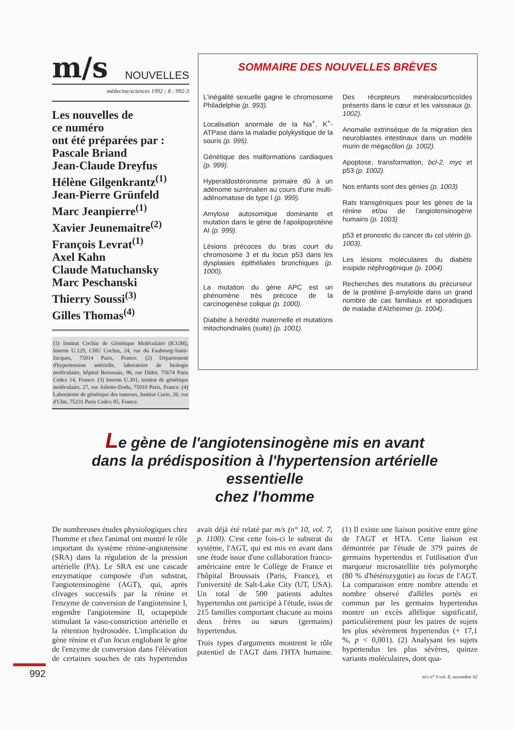m/s NOUVELLES
médecine/sciences 1992 ; 8 : 992-3
Les nouvelles de
ce numéro
ont été préparées par :
Pascale Briand
Jean-Claude Dreyfus
Hélène Gilgenkrantz<sup>(1)</sup>
Jean-Pierre Grünfeld
Marc Jeanpierre<sup>(1)</sup>
Xavier Jeunemaitre<sup>(2)</sup>
François Levrat<sup>(1)</sup>
Axel Kahn
Claude Matuchansky
Marc Peschanski
Thierry Soussi<sup>(3)</sup>
Gilles Thomas<sup>(4)</sup>
(1) Institut Cochin de Génétique Moléculaire (ICGM), Inserm U.129, CHU Cochin, 24, rue du Faubourg-Saint-Jacques, 75014 Paris, France. (2) Département d'hypertension artérielle, laboratoire de biologie moléculaire, hôpital Broussais, 96, rue Didot, 75674 Paris Cedex 14, France. (3) Inserm U.301, institut de génétique moléculaire, 27, rue Juliette-Dodu, 75010 Paris, France. (4) Laboratoire de génétique des tumeurs, Institut Curie, 26, rue d'Ulm, 75231 Paris Cedex 05, France.
SOMMAIRE DES NOUVELLES BRÈVES
L'inégalité sexuelle gagne le chromosome Philadelphie (p. 993).
Localisation anormale de la Na<sup>+</sup>, K<sup>+</sup>-ATPase dans la maladie polykystique de la souris (p. 995).
Génétique des malformations cardiaques (p. 999).
Hyperaldostéronisme primaire dû à un adénome surrénalien au cours d'une multi-adénomatose de type I (p. 999).
Amylose autosomique dominante et mutation dans le gène de l'apolipoprotéine AI (p. 999).
Lésions précoces du bras court du chromosome 3 et du locus p53 dans les dysplasies épithéliales bronchiques (p. 1000).
La mutation du gène APC est un phénomène très précoce de la carcinogenèse colique (p. 1000).
Diabète à hérédité maternelle et mutations mitochondriales (suite) (p. 1001).
Des récepteurs minéralocorticoïdes présents dans le cœur et les vaisseaux (p. 1002).
Anomalie extrinsèque de la migration des neuroblastes intestinaux dans un modèle murin de mégacôlon (p. 1002).
Apoptose, transformation, bcl-2, myc et p53 (p. 1002).
Nos enfants sont des génies (p. 1003)
Rats transgéniques pour les gènes de la rénine et/ou de l'angiotensinogène humains (p. 1003)
p53 et pronostic du cancer du col utérin (p. 1003).
Les lésions moléculaires du diabète insipide néphrogénique (p. 1004).
Recherches des mutations du précurseur de la protéine β-amyloïde dans un grand nombre de cas familiaux et sporadiques de maladie d'Alzheimer (p. 1004).
Le gène de l'angiotensinogène mis en avant
dans la prédisposition à l'hypertension artérielle essentielle
chez l'homme
De nombreuses études physiologiques chez l'homme et chez l'animal ont montré le rôle important du système rénine-angiotensine (SRA) dans la régulation de la pression artérielle (PA). Le SRA est une cascade enzymatique composée d'un substrat, l'angiotensinogène (AGT), qui, après clivages successifs par la rénine et l'enzyme de conversion de l'angiotensine I, engendre l'angiotensine II, octapeptide stimulant la vaso-constriction artérielle et la rétention hydrosodée. L'implication du gène rénine et d'un locus englobant le gène de l'enzyme de conversion dans l'élévation de certaines souches de rats hypertendus avait déjà été relaté par m/s (n° 10, vol. 7, p. 1100). C'est cette fois-ci le substrat du système, l'AGT, qui est mis en avant dans une étude issue d'une collaboration franco-américaine entre le Collège de France et l'hôpital Broussais (Paris, France), et l'université de Salt-Lake City (UT, USA). Un total de 500 patients adultes hypertendus ont participé à l'étude, issus de 215 familles comportant chacune au moins deux frères ou sœurs (germains) hypertendus.
Trois types d'arguments montrent le rôle potentiel de l'AGT dans l'HTA humaine. (1) Il existe une liaison positive entre gène de l'AGT et HTA. Cette liaison est démontrée par l'étude de 379 paires de germains hypertendus et l'utilisation d'un marqueur microsatellite très polymorphe (80 % d'hétérozygotie) au locus de l'AGT. La comparaison entre nombre attendu et nombre observé d'allèles portés en commun par les germains hypertendus montre un excès allélique significatif, particulièrement pour les paires de sujets les plus sévèrement hypertendus (+ 17,1 %, p < 0,001). (2) Analysant les sujets hypertendus les plus sévères, quinze variants moléculaires, dont qua-
992
m/s n° 9 vol. 8, novembre 92